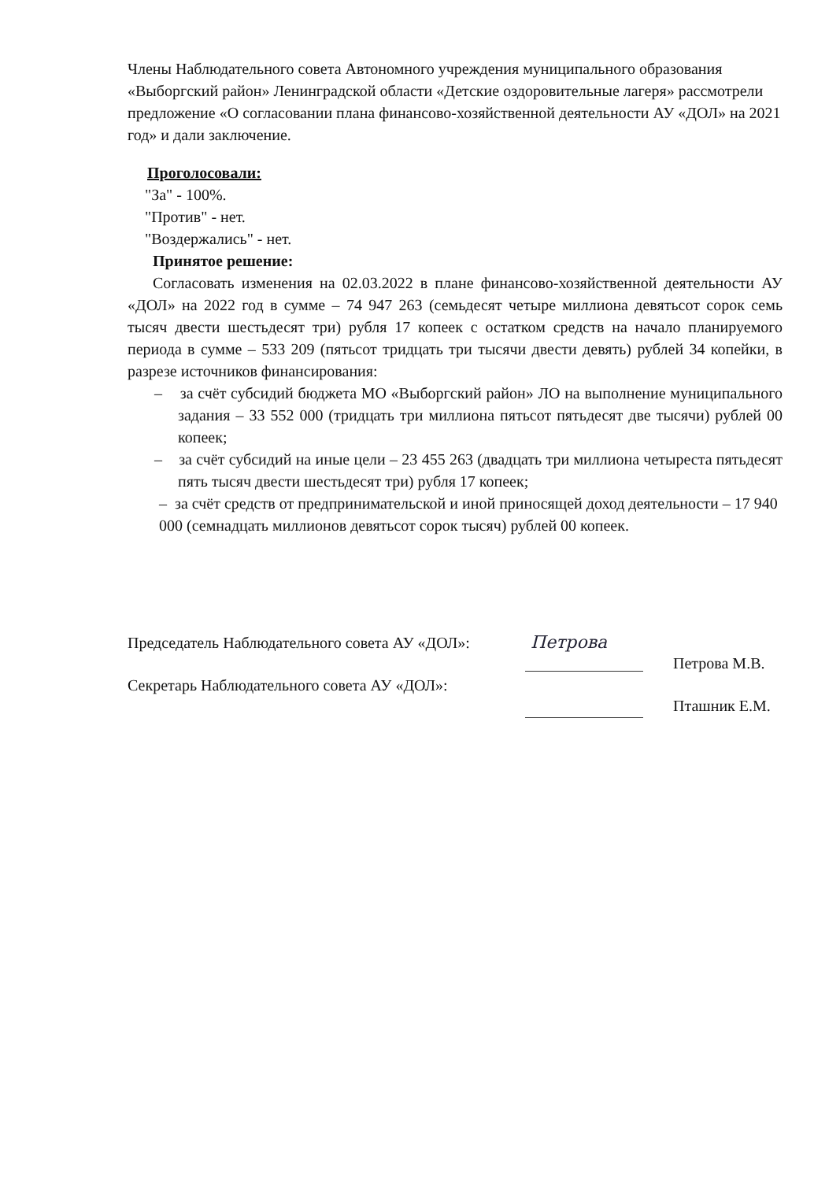Члены Наблюдательного совета Автономного учреждения муниципального образования «Выборгский район» Ленинградской области «Детские оздоровительные лагеря» рассмотрели предложение «О согласовании плана финансово-хозяйственной деятельности АУ «ДОЛ» на 2021 год» и дали заключение.
Проголосовали:
"За" - 100%.
"Против" - нет.
"Воздержались" - нет.
Принятое решение:
Согласовать изменения на 02.03.2022 в плане финансово-хозяйственной деятельности АУ «ДОЛ» на 2022 год в сумме – 74 947 263 (семьдесят четыре миллиона девятьсот сорок семь тысяч двести шестьдесят три) рубля 17 копеек с остатком средств на начало планируемого периода в сумме – 533 209 (пятьсот тридцать три тысячи двести девять) рублей 34 копейки, в разрезе источников финансирования:
– за счёт субсидий бюджета МО «Выборгский район» ЛО на выполнение муниципального задания – 33 552 000 (тридцать три миллиона пятьсот пятьдесят две тысячи) рублей 00 копеек;
– за счёт субсидий на иные цели – 23 455 263 (двадцать три миллиона четыреста пятьдесят пять тысяч двести шестьдесят три) рубля 17 копеек;
– за счёт средств от предпринимательской и иной приносящей доход деятельности – 17 940 000 (семнадцать миллионов девятьсот сорок тысяч) рублей 00 копеек.
Председатель Наблюдательного совета АУ «ДОЛ»: Петрова Петрова М.В.
Секретарь Наблюдательного совета АУ «ДОЛ»: Пташник Е.М.